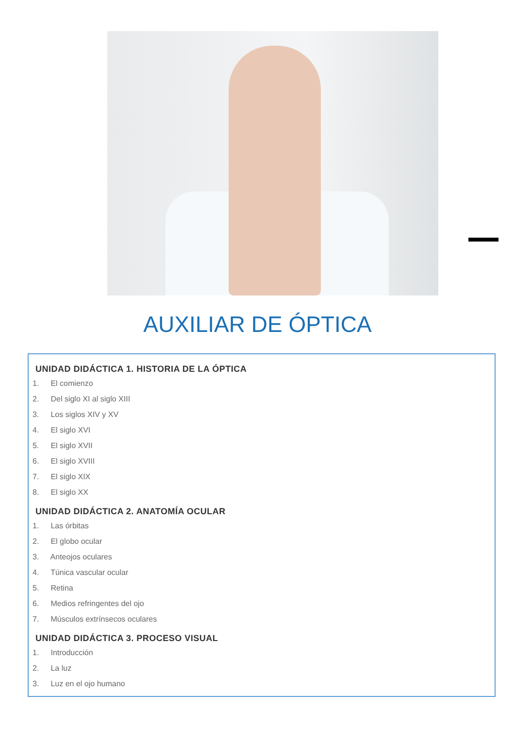AUXILIAR DE ÓPTICA
UNIDAD DIDÁCTICA 1. HISTORIA DE LA ÓPTICA
1. El comienzo
2. Del siglo XI al siglo XIII
3. Los siglos XIV y XV
4. El siglo XVI
5. El siglo XVII
6. El siglo XVIII
7. El siglo XIX
8. El siglo XX
UNIDAD DIDÁCTICA 2. ANATOMÍA OCULAR
1. Las órbitas
2. El globo ocular
3. Anteojos oculares
4. Túnica vascular ocular
5. Retina
6. Medios refringentes del ojo
7. Músculos extrínsecos oculares
UNIDAD DIDÁCTICA 3. PROCESO VISUAL
1. Introducción
2. La luz
3. Luz en el ojo humano